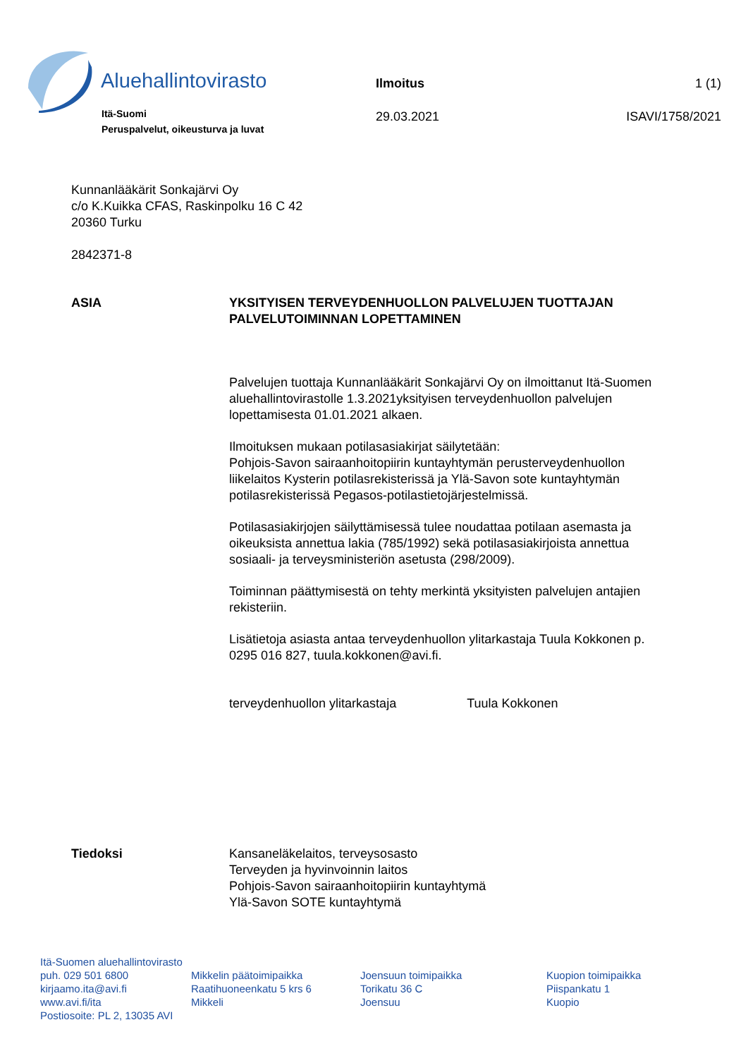Aluehallintovirasto
Itä-Suomi
Peruspalvelut, oikeusturva ja luvat
Ilmoitus 1 (1)
29.03.2021 ISAVI/1758/2021
Kunnanlääkärit Sonkajärvi Oy
c/o K.Kuikka CFAS, Raskinpolku 16 C 42
20360 Turku
2842371-8
ASIA YKSITYISEN TERVEYDENHUOLLON PALVELUJEN TUOTTAJAN PALVELUTOIMINNAN LOPETTAMINEN
Palvelujen tuottaja Kunnanlääkärit Sonkajärvi Oy on ilmoittanut Itä-Suomen aluehallintovirastolle 1.3.2021yksityisen terveydenhuollon palvelujen lopettamisesta 01.01.2021 alkaen.
Ilmoituksen mukaan potilasasiakirjat säilytetään:
Pohjois-Savon sairaanhoitopiirin kuntayhtymän perusterveydenhuollon liikelaitos Kysterin potilasrekisterissä ja Ylä-Savon sote kuntayhtymän potilasrekisterissä Pegasos-potilastietojärjestelmissä.
Potilasasiakirjojen säilyttämisessä tulee noudattaa potilaan asemasta ja oikeuksista annettua lakia (785/1992) sekä potilasasiakirjoista annettua sosiaali- ja terveysministeriön asetusta (298/2009).
Toiminnan päättymisestä on tehty merkintä yksityisten palvelujen antajien rekisteriin.
Lisätietoja asiasta antaa terveydenhuollon ylitarkastaja Tuula Kokkonen p. 0295 016 827, tuula.kokkonen@avi.fi.
terveydenhuollon ylitarkastaja Tuula Kokkonen
Tiedoksi Kansaneläkelaitos, terveysosasto
Terveyden ja hyvinvoinnin laitos
Pohjois-Savon sairaanhoitopiirin kuntayhtymä
Ylä-Savon SOTE kuntayhtymä
Itä-Suomen aluehallintovirasto
puh. 029 501 6800
kirjaamo.ita@avi.fi
www.avi.fi/ita
Postiosoite: PL 2, 13035 AVI
Mikkelin päätoimipaikka
Raatihuoneenkatu 5 krs 6
Mikkeli
Joensuun toimipaikka
Torikatu 36 C
Joensuu
Kuopion toimipaikka
Piispankatu 1
Kuopio